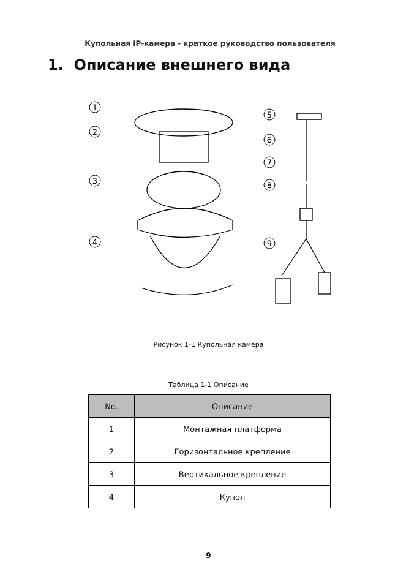Купольная IP-камера - краткое руководство пользователя
1. Описание внешнего вида
1
2
3
4
5
6
7
8
9
Рисунок 1-1 Купольная камера
Таблица 1-1 Описание
| No. | Описание |
| --- | --- |
| 1 | Монтажная платформа |
| 2 | Горизонтальное крепление |
| 3 | Вертикальное крепление |
| 4 | Купол |
9